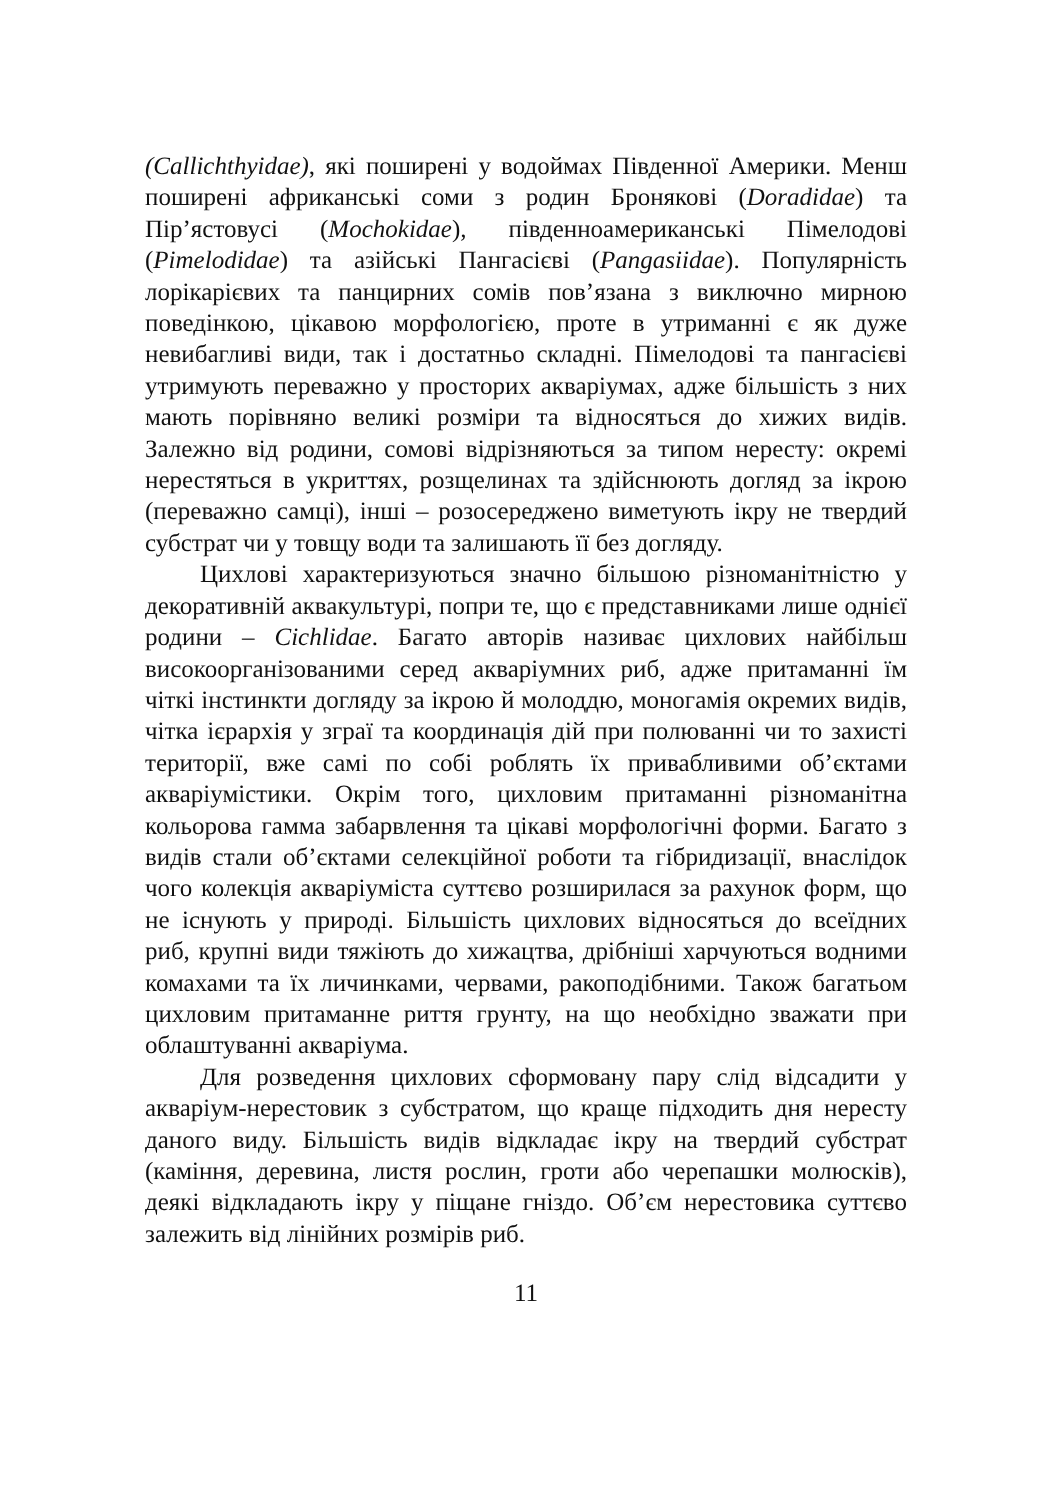(Callichthyidae), які поширені у водоймах Південної Америки. Менш поширені африканські соми з родин Бронякові (Doradidae) та Пір’ястовусі (Mochokidae), південноамериканські Пімелодові (Pimelodidae) та азійські Пангасієві (Pangasiidae). Популярність лорікарієвих та панцирних сомів пов’язана з виключно мирною поведінкою, цікавою морфологією, проте в утриманні є як дуже невибагливі види, так і достатньо складні. Пімелодові та пангасієві утримують переважно у просторих акваріумах, адже більшість з них мають порівняно великі розміри та відносяться до хижих видів. Залежно від родини, сомові відрізняються за типом нересту: окремі нерестяться в укриттях, розщелинах та здійснюють догляд за ікрою (переважно самці), інші – розосереджено виметують ікру не твердий субстрат чи у товщу води та залишають її без догляду.
Цихлові характеризуються значно більшою різноманітністю у декоративній аквакультурі, попри те, що є представниками лише однієї родини – Cichlidae. Багато авторів називає цихлових найбільш високоорганізованими серед акваріумних риб, адже притаманні їм чіткі інстинкти догляду за ікрою й молоддю, моногамія окремих видів, чітка ієрархія у зграї та координація дій при полюванні чи то захисті території, вже самі по собі роблять їх привабливими об’єктами акваріумістики. Окрім того, цихловим притаманні різноманітна кольорова гамма забарвлення та цікаві морфологічні форми. Багато з видів стали об’єктами селекційної роботи та гібридизації, внаслідок чого колекція акваріуміста суттєво розширилася за рахунок форм, що не існують у природі. Більшість цихлових відносяться до всеїдних риб, крупні види тяжіють до хижацтва, дрібніші харчуються водними комахами та їх личинками, червами, ракоподібними. Також багатьом цихловим притаманне риття грунту, на що необхідно зважати при облаштуванні акваріума.
Для розведення цихлових сформовану пару слід відсадити у акваріум-нерестовик з субстратом, що краще підходить дня нересту даного виду. Більшість видів відкладає ікру на твердий субстрат (каміння, деревина, листя рослин, гроти або черепашки молюсків), деякі відкладають ікру у піщане гніздо. Об’єм нерестовика суттєво залежить від лінійних розмірів риб.
11